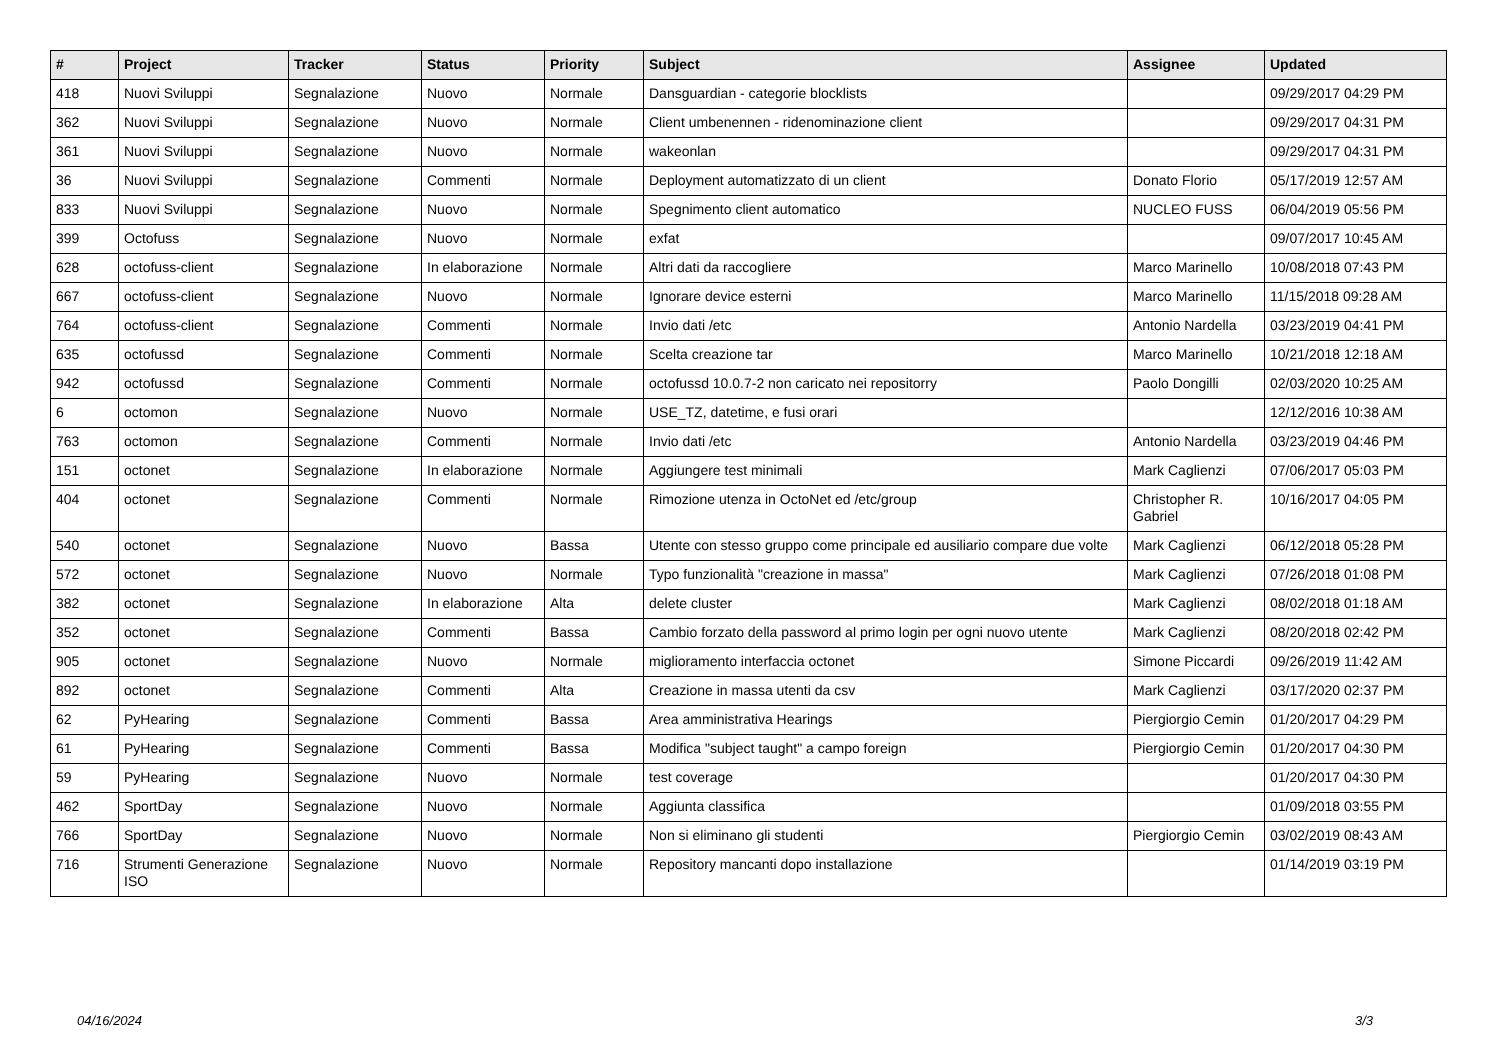| # | Project | Tracker | Status | Priority | Subject | Assignee | Updated |
| --- | --- | --- | --- | --- | --- | --- | --- |
| 418 | Nuovi Sviluppi | Segnalazione | Nuovo | Normale | Dansguardian - categorie blocklists | | 09/29/2017 04:29 PM |
| 362 | Nuovi Sviluppi | Segnalazione | Nuovo | Normale | Client umbenennen - ridenominazione client | | 09/29/2017 04:31 PM |
| 361 | Nuovi Sviluppi | Segnalazione | Nuovo | Normale | wakeonlan | | 09/29/2017 04:31 PM |
| 36 | Nuovi Sviluppi | Segnalazione | Commenti | Normale | Deployment automatizzato di un client | Donato Florio | 05/17/2019 12:57 AM |
| 833 | Nuovi Sviluppi | Segnalazione | Nuovo | Normale | Spegnimento client automatico | NUCLEO FUSS | 06/04/2019 05:56 PM |
| 399 | Octofuss | Segnalazione | Nuovo | Normale | exfat | | 09/07/2017 10:45 AM |
| 628 | octofuss-client | Segnalazione | In elaborazione | Normale | Altri dati da raccogliere | Marco Marinello | 10/08/2018 07:43 PM |
| 667 | octofuss-client | Segnalazione | Nuovo | Normale | Ignorare device esterni | Marco Marinello | 11/15/2018 09:28 AM |
| 764 | octofuss-client | Segnalazione | Commenti | Normale | Invio dati /etc | Antonio Nardella | 03/23/2019 04:41 PM |
| 635 | octofussd | Segnalazione | Commenti | Normale | Scelta creazione tar | Marco Marinello | 10/21/2018 12:18 AM |
| 942 | octofussd | Segnalazione | Commenti | Normale | octofussd 10.0.7-2 non caricato nei repositorry | Paolo Dongilli | 02/03/2020 10:25 AM |
| 6 | octomon | Segnalazione | Nuovo | Normale | USE_TZ, datetime, e fusi orari | | 12/12/2016 10:38 AM |
| 763 | octomon | Segnalazione | Commenti | Normale | Invio dati /etc | Antonio Nardella | 03/23/2019 04:46 PM |
| 151 | octonet | Segnalazione | In elaborazione | Normale | Aggiungere test minimali | Mark Caglienzi | 07/06/2017 05:03 PM |
| 404 | octonet | Segnalazione | Commenti | Normale | Rimozione utenza in OctoNet ed /etc/group | Christopher R. Gabriel | 10/16/2017 04:05 PM |
| 540 | octonet | Segnalazione | Nuovo | Bassa | Utente con stesso gruppo come principale ed ausiliario compare due volte | Mark Caglienzi | 06/12/2018 05:28 PM |
| 572 | octonet | Segnalazione | Nuovo | Normale | Typo funzionalità "creazione in massa" | Mark Caglienzi | 07/26/2018 01:08 PM |
| 382 | octonet | Segnalazione | In elaborazione | Alta | delete cluster | Mark Caglienzi | 08/02/2018 01:18 AM |
| 352 | octonet | Segnalazione | Commenti | Bassa | Cambio forzato della password al primo login per ogni nuovo utente | Mark Caglienzi | 08/20/2018 02:42 PM |
| 905 | octonet | Segnalazione | Nuovo | Normale | miglioramento interfaccia octonet | Simone Piccardi | 09/26/2019 11:42 AM |
| 892 | octonet | Segnalazione | Commenti | Alta | Creazione in massa utenti da csv | Mark Caglienzi | 03/17/2020 02:37 PM |
| 62 | PyHearing | Segnalazione | Commenti | Bassa | Area amministrativa Hearings | Piergiorgio Cemin | 01/20/2017 04:29 PM |
| 61 | PyHearing | Segnalazione | Commenti | Bassa | Modifica "subject taught" a campo foreign | Piergiorgio Cemin | 01/20/2017 04:30 PM |
| 59 | PyHearing | Segnalazione | Nuovo | Normale | test coverage | | 01/20/2017 04:30 PM |
| 462 | SportDay | Segnalazione | Nuovo | Normale | Aggiunta classifica | | 01/09/2018 03:55 PM |
| 766 | SportDay | Segnalazione | Nuovo | Normale | Non si eliminano gli studenti | Piergiorgio Cemin | 03/02/2019 08:43 AM |
| 716 | Strumenti Generazione ISO | Segnalazione | Nuovo | Normale | Repository mancanti dopo installazione | | 01/14/2019 03:19 PM |
04/16/2024 3/3